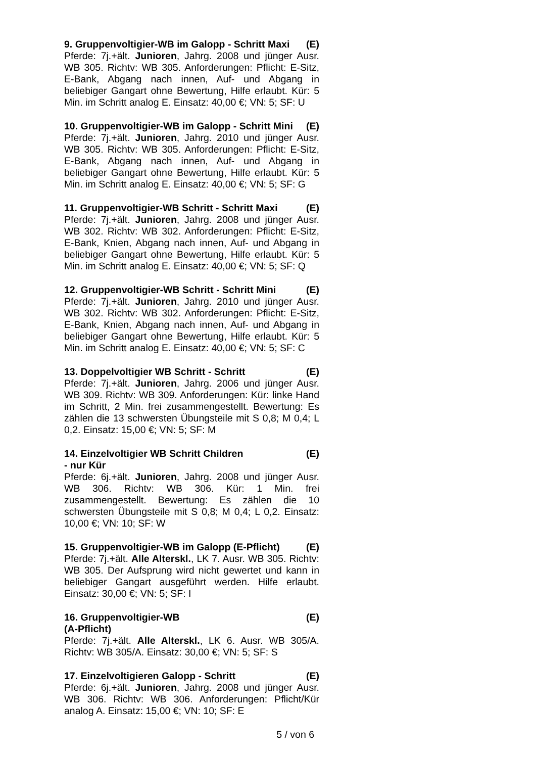9. Gruppenvoltigier-WB im Galopp - Schritt Maxi (E)
Pferde: 7j.+ält. Junioren, Jahrg. 2008 und jünger Ausr. WB 305. Richtv: WB 305. Anforderungen: Pflicht: E-Sitz, E-Bank, Abgang nach innen, Auf- und Abgang in beliebiger Gangart ohne Bewertung, Hilfe erlaubt. Kür: 5 Min. im Schritt analog E. Einsatz: 40,00 €; VN: 5; SF: U
10. Gruppenvoltigier-WB im Galopp - Schritt Mini (E)
Pferde: 7j.+ält. Junioren, Jahrg. 2010 und jünger Ausr. WB 305. Richtv: WB 305. Anforderungen: Pflicht: E-Sitz, E-Bank, Abgang nach innen, Auf- und Abgang in beliebiger Gangart ohne Bewertung, Hilfe erlaubt. Kür: 5 Min. im Schritt analog E. Einsatz: 40,00 €; VN: 5; SF: G
11. Gruppenvoltigier-WB Schritt - Schritt Maxi (E)
Pferde: 7j.+ält. Junioren, Jahrg. 2008 und jünger Ausr. WB 302. Richtv: WB 302. Anforderungen: Pflicht: E-Sitz, E-Bank, Knien, Abgang nach innen, Auf- und Abgang in beliebiger Gangart ohne Bewertung, Hilfe erlaubt. Kür: 5 Min. im Schritt analog E. Einsatz: 40,00 €; VN: 5; SF: Q
12. Gruppenvoltigier-WB Schritt - Schritt Mini (E)
Pferde: 7j.+ält. Junioren, Jahrg. 2010 und jünger Ausr. WB 302. Richtv: WB 302. Anforderungen: Pflicht: E-Sitz, E-Bank, Knien, Abgang nach innen, Auf- und Abgang in beliebiger Gangart ohne Bewertung, Hilfe erlaubt. Kür: 5 Min. im Schritt analog E. Einsatz: 40,00 €; VN: 5; SF: C
13. Doppelvoltigier WB Schritt - Schritt (E)
Pferde: 7j.+ält. Junioren, Jahrg. 2006 und jünger Ausr. WB 309. Richtv: WB 309. Anforderungen: Kür: linke Hand im Schritt, 2 Min. frei zusammengestellt. Bewertung: Es zählen die 13 schwersten Übungsteile mit S 0,8; M 0,4; L 0,2. Einsatz: 15,00 €; VN: 5; SF: M
14. Einzelvoltigier WB Schritt Children
- nur Kür (E)
Pferde: 6j.+ält. Junioren, Jahrg. 2008 und jünger Ausr. WB 306. Richtv: WB 306. Kür: 1 Min. frei zusammengestellt. Bewertung: Es zählen die 10 schwersten Übungsteile mit S 0,8; M 0,4; L 0,2. Einsatz: 10,00 €; VN: 10; SF: W
15. Gruppenvoltigier-WB im Galopp (E-Pflicht) (E)
Pferde: 7j.+ält. Alle Alterskl., LK 7. Ausr. WB 305. Richtv: WB 305. Der Aufsprung wird nicht gewertet und kann in beliebiger Gangart ausgeführt werden. Hilfe erlaubt. Einsatz: 30,00 €; VN: 5; SF: I
16. Gruppenvoltigier-WB
(A-Pflicht) (E)
Pferde: 7j.+ält. Alle Alterskl., LK 6. Ausr. WB 305/A. Richtv: WB 305/A. Einsatz: 30,00 €; VN: 5; SF: S
17. Einzelvoltigieren Galopp - Schritt (E)
Pferde: 6j.+ält. Junioren, Jahrg. 2008 und jünger Ausr. WB 306. Richtv: WB 306. Anforderungen: Pflicht/Kür analog A. Einsatz: 15,00 €; VN: 10; SF: E
5 / von 6